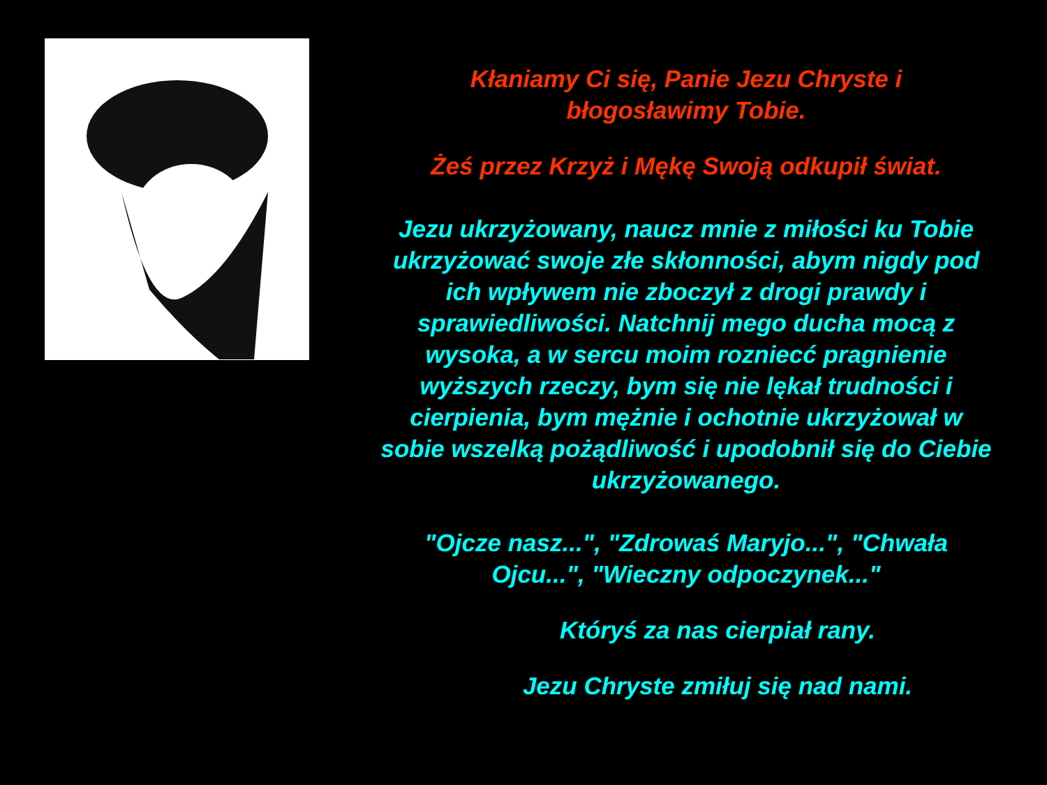Kłaniamy Ci się, Panie Jezu Chryste i
błogosławimy Tobie.
Żeś przez Krzyż i Mękę Swoją odkupił świat.
Jezu ukrzyżowany, naucz mnie z miłości ku Tobie ukrzyżować swoje złe skłonności, abym nigdy pod ich wpływem nie zboczył z drogi prawdy i sprawiedliwości. Natchnij mego ducha mocą z wysoka, a w sercu moim rozniecć pragnienie wyższych rzeczy, bym się nie lękał trudności i cierpienia, bym mężnie i ochotnie ukrzyżował w sobie wszelką pożądliwość i upodobnił się do Ciebie ukrzyżowanego.
"Ojcze nasz...", "Zdrowaś Maryjo...", "Chwała Ojcu...", "Wieczny odpoczynek..."
Któryś za nas cierpiał rany.
Jezu Chryste zmiłuj się nad nami.